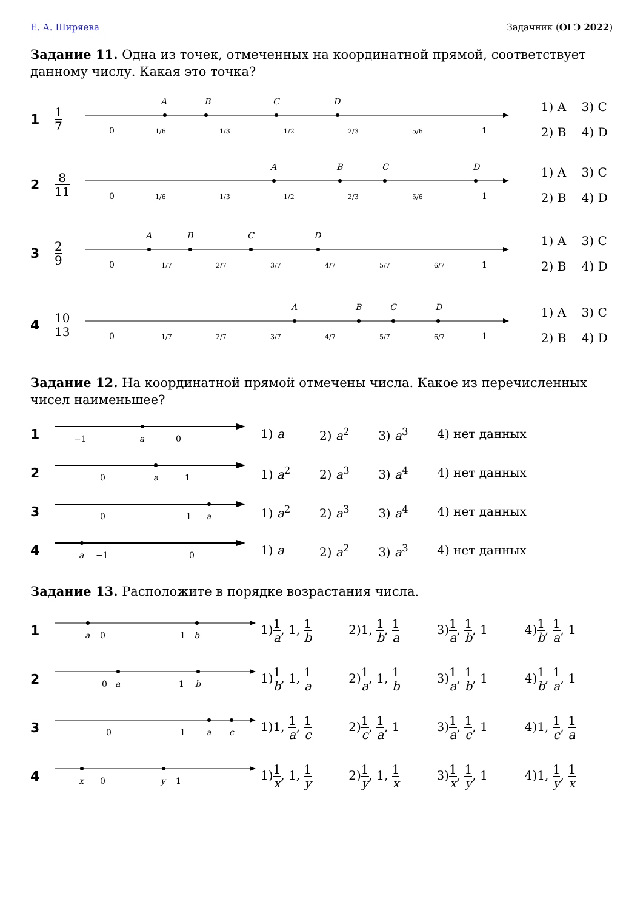Е. А. Ширяева Задачник (ОГЭ 2022)
Задание 11. Одна из точек, отмеченных на координатной прямой, соответствует данному числу. Какая это точка?
| 1 | 1 7 | 0 1/6 1/3 1/2 2/3 5/6 1 A B C D | 1) A 3) C 2) B 4) D |
| 2 | 8 11 | 0 1/6 1/3 1/2 2/3 5/6 1 A B C D | 1) A 3) C 2) B 4) D |
| 3 | 2 9 | 0 1/7 2/7 3/7 4/7 5/7 6/7 1 A B C D | 1) A 3) C 2) B 4) D |
| 4 | 10 13 | 0 1/7 2/7 3/7 4/7 5/7 6/7 1 A B C D | 1) A 3) C 2) B 4) D |
Задание 12. На координатной прямой отмечены числа. Какое из перечисленных чисел наименьшее?
| 1 | −1 a 0 | 1) a | 2) a<sup>2</sup> | 3) a<sup>3</sup> | 4) нет данных |
| 2 | 0 a 1 | 1) a<sup>2</sup> | 2) a<sup>3</sup> | 3) a<sup>4</sup> | 4) нет данных |
| 3 | 0 1 a | 1) a<sup>2</sup> | 2) a<sup>3</sup> | 3) a<sup>4</sup> | 4) нет данных |
| 4 | a −1 0 | 1) a | 2) a<sup>2</sup> | 3) a<sup>3</sup> | 4) нет данных |
Задание 13. Расположите в порядке возрастания числа.
| 1 | a 0 1 b | 1) 1 a , 1, 1 b | 2)1, 1 b , 1 a | 3) 1 a , 1 b , 1 | 4) 1 b , 1 a , 1 |
| 2 | 0 a 1 b | 1) 1 b , 1, 1 a | 2) 1 a , 1, 1 b | 3) 1 a , 1 b , 1 | 4) 1 b , 1 a , 1 |
| 3 | 0 1 a c | 1)1, 1 a , 1 c | 2) 1 c , 1 a , 1 | 3) 1 a , 1 c , 1 | 4)1, 1 c , 1 a |
| 4 | x 0 y 1 | 1) 1 x , 1, 1 y | 2) 1 y , 1, 1 x | 3) 1 x , 1 y , 1 | 4)1, 1 y , 1 x |